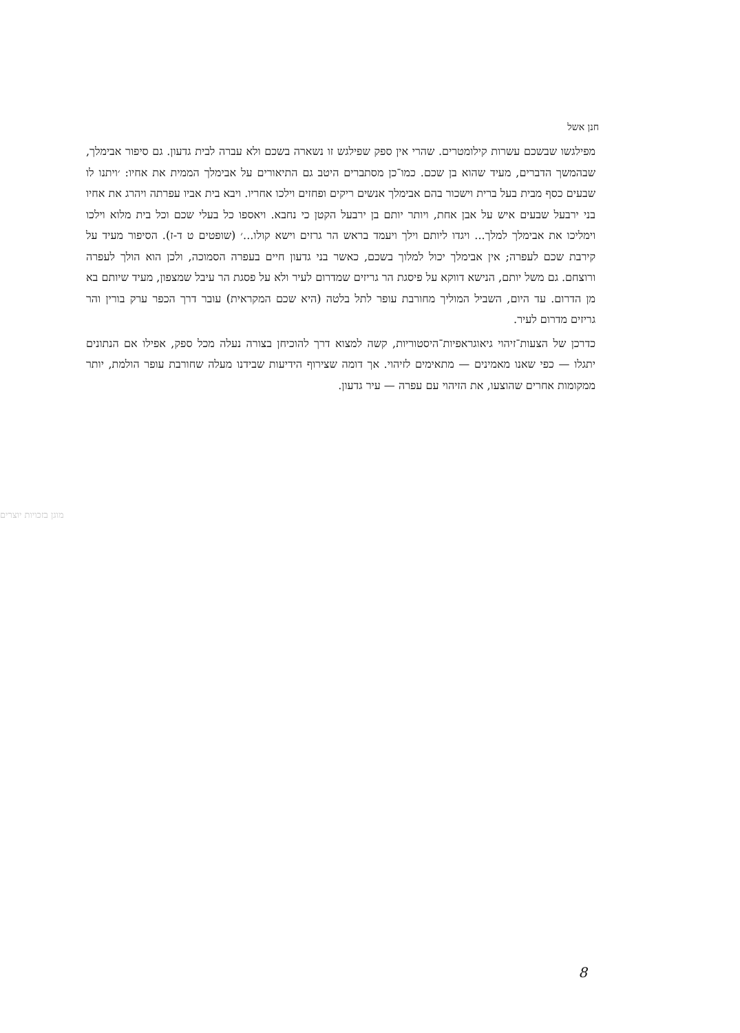חנן אשל
מפילגשו שבשכם עשרות קילומטרים. שהרי אין ספק שפילגש זו נשארה בשכם ולא עברה לבית גדעון. גם סיפור אבימלך, שבהמשך הדברים, מעיד שהוא בן שכם. כמו־כן מסתברים היטב גם התיאורים על אבימלך הממית את אחיו: ׳ויתנו לו שבעים כסף מבית בעל ברית וישכור בהם אבימלך אנשים ריקים ופחזים וילכו אחריו. ויבא בית אביו עפרתה ויהרג את אחיו בני ירבעל שבעים איש על אבן אחת, ויותר יותם בן ירבעל הקטן כי נחבא. ויאספו כל בעלי שכם וכל בית מלוא וילכו וימליכו את אבימלך למלך... ויגדו ליותם וילך ויעמד בראש הר גרזים וישא קולו...׳ (שופטים ט ד-ז). הסיפור מעיד על קירבת שכם לעפרה; אין אבימלך יכול למלוך בשכם, כאשר בני גדעון חיים בעפרה הסמוכה, ולכן הוא הולך לעפרה ורוצחם. גם משל יותם, הנישא דווקא על פיסגת הר גריזים שמדרום לעיר ולא על פסגת הר עיבל שמצפון, מעיד שיותם בא מן הדרום. עד היום, השביל המוליך מחורבת עופר לתל בלטה (היא שכם המקראית) עובר דרך הכפר ערק בורין והר גריזים מדרום לעיר.
כדרכן של הצעות־זיהוי גיאוגראפיות־היסטוריות, קשה למצוא דרך להוכיחן בצורה נעלה מכל ספק, אפילו אם הנתונים יתגלו — כפי שאנו מאמינים — מתאימים לזיהוי. אך דומה שצירוף הידיעות שבידנו מעלה שחורבת עופר הולמת, יותר ממקומות אחרים שהוצעו, את הזיהוי עם עפרה — עיר גדעון.
מוגן בזכויות יוצרים
8